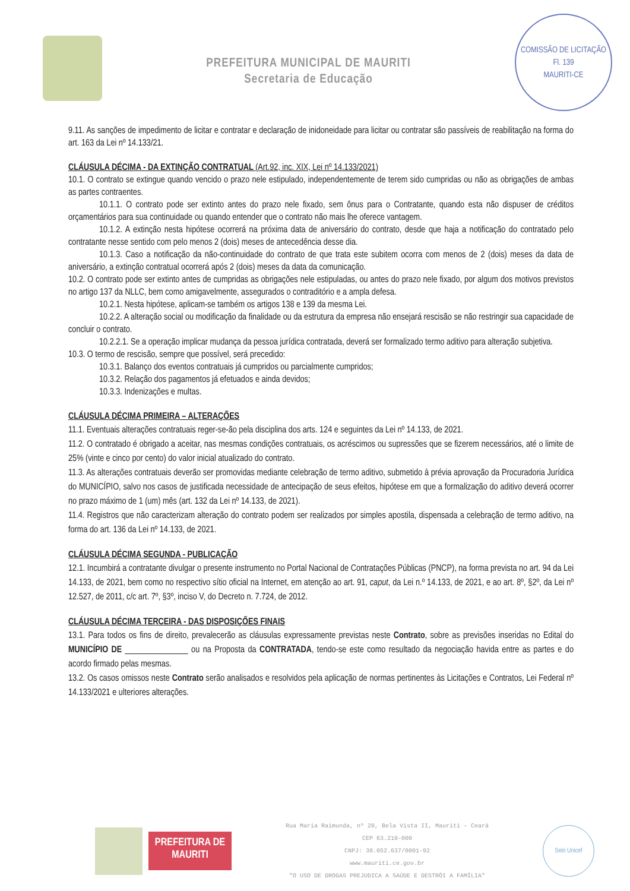PREFEITURA MUNICIPAL DE MAURITI
Secretaria de Educação
COMISSÃO DE LICITAÇÃO
Fl. 139
MAURITI-CE
9.11. As sanções de impedimento de licitar e contratar e declaração de inidoneidade para licitar ou contratar são passíveis de reabilitação na forma do art. 163 da Lei nº 14.133/21.
CLÁUSULA DÉCIMA - DA EXTINÇÃO CONTRATUAL (Art.92, inc. XIX, Lei nº 14.133/2021)
10.1. O contrato se extingue quando vencido o prazo nele estipulado, independentemente de terem sido cumpridas ou não as obrigações de ambas as partes contraentes.
10.1.1. O contrato pode ser extinto antes do prazo nele fixado, sem ônus para o Contratante, quando esta não dispuser de créditos orçamentários para sua continuidade ou quando entender que o contrato não mais lhe oferece vantagem.
10.1.2. A extinção nesta hipótese ocorrerá na próxima data de aniversário do contrato, desde que haja a notificação do contratado pelo contratante nesse sentido com pelo menos 2 (dois) meses de antecedência desse dia.
10.1.3. Caso a notificação da não-continuidade do contrato de que trata este subitem ocorra com menos de 2 (dois) meses da data de aniversário, a extinção contratual ocorrerá após 2 (dois) meses da data da comunicação.
10.2. O contrato pode ser extinto antes de cumpridas as obrigações nele estipuladas, ou antes do prazo nele fixado, por algum dos motivos previstos no artigo 137 da NLLC, bem como amigavelmente, assegurados o contraditório e a ampla defesa.
10.2.1. Nesta hipótese, aplicam-se também os artigos 138 e 139 da mesma Lei.
10.2.2. A alteração social ou modificação da finalidade ou da estrutura da empresa não ensejará rescisão se não restringir sua capacidade de concluir o contrato.
10.2.2.1. Se a operação implicar mudança da pessoa jurídica contratada, deverá ser formalizado termo aditivo para alteração subjetiva.
10.3. O termo de rescisão, sempre que possível, será precedido:
10.3.1. Balanço dos eventos contratuais já cumpridos ou parcialmente cumpridos;
10.3.2. Relação dos pagamentos já efetuados e ainda devidos;
10.3.3. Indenizações e multas.
CLÁUSULA DÉCIMA PRIMEIRA – ALTERAÇÕES
11.1. Eventuais alterações contratuais reger-se-ão pela disciplina dos arts. 124 e seguintes da Lei nº 14.133, de 2021.
11.2. O contratado é obrigado a aceitar, nas mesmas condições contratuais, os acréscimos ou supressões que se fizerem necessários, até o limite de 25% (vinte e cinco por cento) do valor inicial atualizado do contrato.
11.3. As alterações contratuais deverão ser promovidas mediante celebração de termo aditivo, submetido à prévia aprovação da Procuradoria Jurídica do MUNICÍPIO, salvo nos casos de justificada necessidade de antecipação de seus efeitos, hipótese em que a formalização do aditivo deverá ocorrer no prazo máximo de 1 (um) mês (art. 132 da Lei nº 14.133, de 2021).
11.4. Registros que não caracterizam alteração do contrato podem ser realizados por simples apostila, dispensada a celebração de termo aditivo, na forma do art. 136 da Lei nº 14.133, de 2021.
CLÁUSULA DÉCIMA SEGUNDA - PUBLICAÇÃO
12.1. Incumbirá a contratante divulgar o presente instrumento no Portal Nacional de Contratações Públicas (PNCP), na forma prevista no art. 94 da Lei 14.133, de 2021, bem como no respectivo sítio oficial na Internet, em atenção ao art. 91, caput, da Lei n.º 14.133, de 2021, e ao art. 8º, §2º, da Lei nº 12.527, de 2011, c/c art. 7º, §3º, inciso V, do Decreto n. 7.724, de 2012.
CLÁUSULA DÉCIMA TERCEIRA - DAS DISPOSIÇÕES FINAIS
13.1. Para todos os fins de direito, prevalecerão as cláusulas expressamente previstas neste Contrato, sobre as previsões inseridas no Edital do MUNICÍPIO DE _______________ ou na Proposta da CONTRATADA, tendo-se este como resultado da negociação havida entre as partes e do acordo firmado pelas mesmas.
13.2. Os casos omissos neste Contrato serão analisados e resolvidos pela aplicação de normas pertinentes às Licitações e Contratos, Lei Federal nº 14.133/2021 e ulteriores alterações.
PREFEITURA DE
MAURITI
Rua Maria Raimunda, nº 20, Bela Vista II, Mauriti – Ceará
CEP 63.210-000
CNPJ: 30.052.637/0001-92
www.mauriti.ce.gov.br
"O USO DE DROGAS PREJUDICA A SAÚDE E DESTRÓI A FAMÍLIA"
Selo Unicef